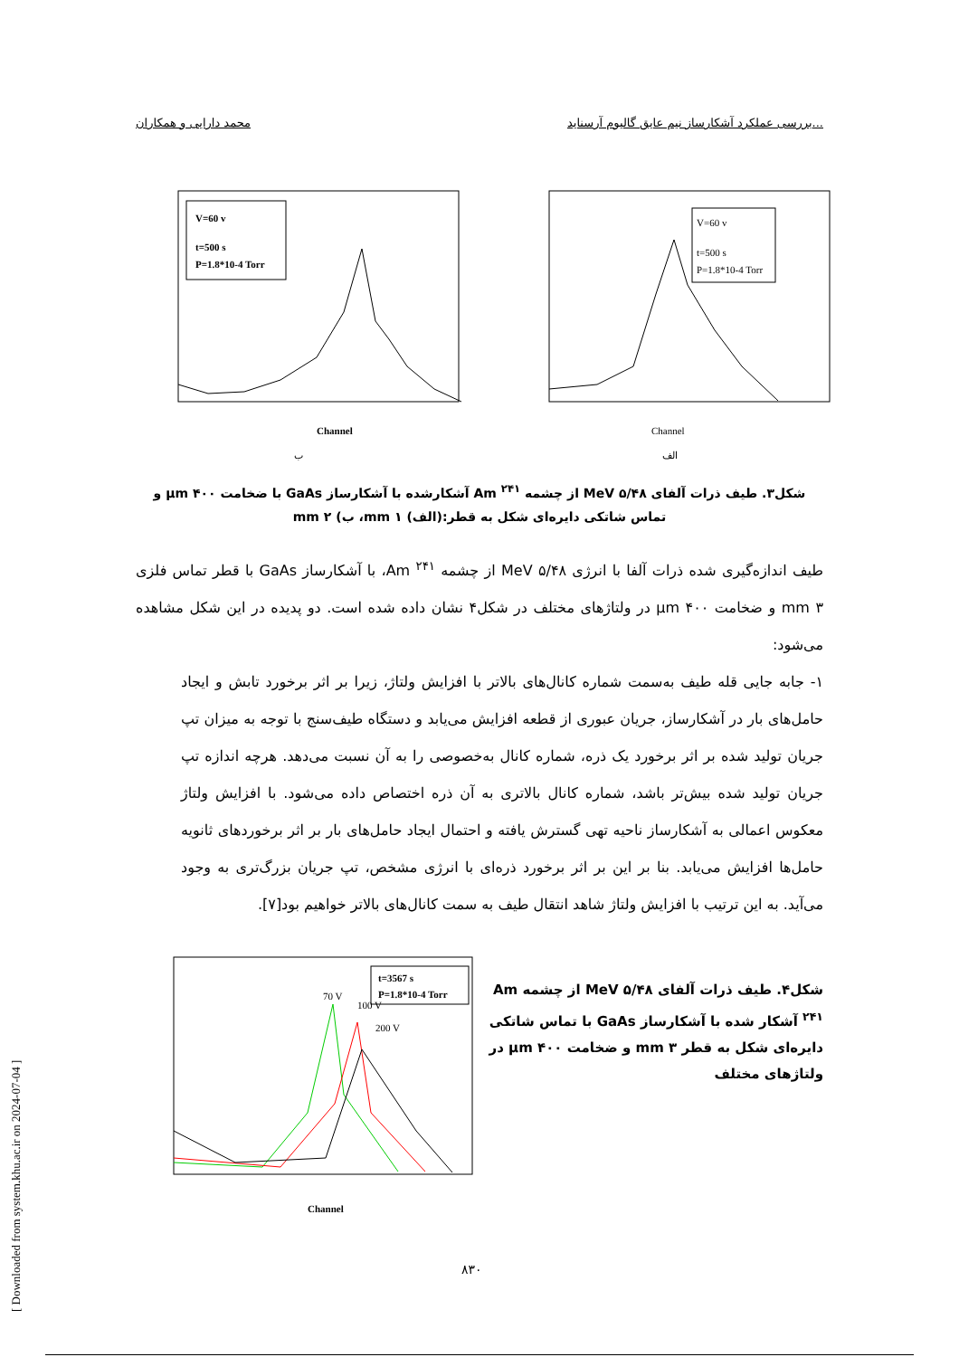محمد دارایی و همکاران بررسی عملکرد آشکارساز نیم عایق گالیوم آرسناید...
V=60 v
t=500 s
P=1.8*10-4 Torr
Channel
ب
V=60 v
t=500 s
P=1.8*10-4 Torr
Channel
الف
شکل۳. طیف ذرات آلفای MeV ۵/۴۸ از چشمه Am <sup>۲۴۱</sup> آشکارشده با آشکارساز GaAs با ضخامت μm ۴۰۰ و تماس شاتکی دایره‌ای شکل به قطر:(الف) mm ۱، ب) mm ۲
طیف اندازه‌گیری شده ذرات آلفا با انرژی MeV ۵/۴۸ از چشمه Am <sup>۲۴۱</sup>، با آشکارساز GaAs با قطر تماس فلزی mm ۳ و ضخامت μm ۴۰۰ در ولتاژهای مختلف در شکل۴ نشان داده شده است. دو پدیده در این شکل مشاهده می‌شود:
۱- جابه جایی قله طیف به‌سمت شماره کانال‌های بالاتر با افزایش ولتاژ، زیرا بر اثر برخورد تابش و ایجاد حامل‌های بار در آشکارساز، جریان عبوری از قطعه افزایش می‌یابد و دستگاه طیف‌سنج با توجه به میزان تپ جریان تولید شده بر اثر برخورد یک ذره، شماره کانال به‌خصوصی را به آن نسبت می‌دهد. هرچه اندازه تپ جریان تولید شده بیش‌تر باشد، شماره کانال بالاتری به آن ذره اختصاص داده می‌شود. با افزایش ولتاژ معکوس اعمالی به آشکارساز ناحیه تهی گسترش یافته و احتمال ایجاد حامل‌های بار بر اثر برخوردهای ثانویه حامل‌ها افزایش می‌یابد. بنا بر این بر اثر برخورد ذره‌ای با انرژی مشخص، تپ جریان بزرگ‌تری به وجود می‌آید. به این ترتیب با افزایش ولتاژ شاهد انتقال طیف به سمت کانال‌های بالاتر خواهیم بود[۷].
t=3567 s
P=1.8*10-4 Torr
70 V
100 V
200 V
Channel
شکل۴. طیف ذرات آلفای MeV ۵/۴۸ از چشمه Am <sup>۲۴۱</sup> آشکار شده با آشکارساز GaAs با تماس شاتکی دایره‌ای شکل به قطر mm ۳ و ضخامت μm ۴۰۰ در ولتاژهای مختلف
۸۳۰
[ Downloaded from system.khu.ac.ir on 2024-07-04 ]